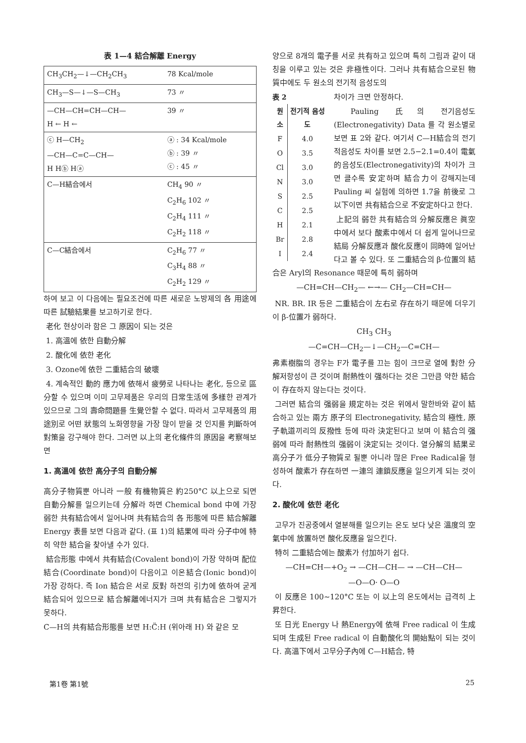表 1—4 結合解離 Energy
| CH<sub>3</sub>CH<sub>2</sub>—↓—CH<sub>2</sub>CH<sub>3</sub> | 78 Kcal/mole | |
| CH<sub>3</sub>—S—↓—S—CH<sub>3</sub> | 73 〃 | |
| —CH—CH=CH—CH— H ← H ← | 39 〃 | |
| ⓒ H—CH<sub>2</sub> —CH—C=C—CH— H Hⓑ Hⓐ | ⓐ : 34 Kcal/mole ⓑ : 39 〃 ⓒ : 45 〃 | |
| C—H結合에서 | CH<sub>4</sub> 90 〃 C<sub>2</sub>H<sub>6</sub> 102 〃 C<sub>2</sub>H<sub>4</sub> 111 〃 C<sub>2</sub>H<sub>2</sub> 118 〃 | |
| C—C結合에서 | C<sub>2</sub>H<sub>6</sub> 77 〃 C<sub>3</sub>H<sub>4</sub> 88 〃 C<sub>2</sub>H<sub>2</sub> 129 〃 | |
하여 보고 이 다음에는 필요조건에 따른 새로운 노방제의 各 用途에 따른 試驗結果를 보고하기로 한다.
老化 현상이라 함은 그 原因이 되는 것은
1. 高溫에 依한 自動分解
2. 酸化에 依한 老化
3. Ozone에 依한 二重結合의 破壞
4. 계속적인 動的 應力에 依해서 疲勞로 나타나는 老化, 등으로 區分할 수 있으며 이미 고무제품은 우리의 日常生活에 多樣한 관계가 있으므로 그의 壽命問題를 生覺안할 수 없다. 따라서 고무제품의 用途別로 어떤 狀態의 노화영향을 가장 많이 받을 것 인지를 判斷하여 對策을 강구해야 한다. 그러면 以上의 老化條件의 原因을 考察해보면
1. 高溫에 依한 高分子의 自動分解
高分子物質뿐 아니라 一般 有機物質은 約250°C 以上으로 되면 自動分解를 일으키는데 分解라 하면 Chemical bond 中에 가장 弱한 共有結合에서 일어나며 共有結合의 各 形態에 따른 結合解離 Energy 表를 보면 다음과 같다. (표 1)의 結果에 따라 分子中에 特히 약한 結合을 찾아낼 수가 있다.
結合形態 中에서 共有結合(Covalent bond)이 가장 약하며 配位結合(Coordinate bond)이 다음이고 이온結合(Ionic bond)이 가장 강하다. 즉 Ion 結合은 서로 反對 하전의 引力에 依하여 굳게 結合되어 있으므로 結合解離에너지가 크며 共有結合은 그렇지가 못하다.
C—H의 共有結合形態를 보면 H:C̈:H (위아래 H) 와 같은 모
양으로 8개의 電子를 서로 共有하고 있으며 특히 그림과 같이 대칭을 이루고 있는 것은 非極性이다. 그러나 共有結合으로된 物質中에도 두 원소의 전기적 음성도의
表 2
| 원소 | 전기적 음성도 |
| --- | --- |
| F | 4.0 |
| O | 3.5 |
| Cl | 3.0 |
| N | 3.0 |
| S | 2.5 |
| C | 2.5 |
| H | 2.1 |
| Br | 2.8 |
| I | 2.4 |
차이가 크면 안정하다.
Pauling 氏의 전기음성도(Electronegativity) Data 를 각 원소별로 보면 표 2와 같다. 여기서 C—H結合의 전기적음성도 차이를 보면 2.5−2.1=0.4이 電氣的음성도(Electronegativity)의 차이가 크면 클수록 安定하며 結合力이 강해지는데 Pauling 씨 실험에 의하면 1.7을 前後로 그 以下이면 共有結合으로 不安定하다고 한다.
上記의 弱한 共有結合의 分解反應은 眞空中에서 보다 酸素中에서 더 쉽게 일어나므로 結局 分解反應과 酸化反應이 同時에 일어난다고 볼 수 있다. 또 二重結合의 β-位置의 結合은 Aryl의 Resonance 때문에 특히 弱하며
—CH=CH—CH<sub>2</sub>— ←→— CH<sub>2</sub>—CH=CH—
NR. BR. IR 등은 二重結合이 左右로 存在하기 때문에 더우기 이 β-位置가 弱하다.
CH<sub>3</sub> CH<sub>3</sub>
—C=CH—CH<sub>2</sub>—↓—CH<sub>2</sub>—C=CH—
弗素樹脂의 경우는 F가 電子를 끄는 힘이 크므로 열에 對한 分解저항성이 큰 것이며 耐熱性이 强하다는 것은 그만큼 약한 結合이 存在하지 않는다는 것이다.
그러면 結合의 强弱을 規定하는 것은 위에서 말한바와 같이 結合하고 있는 兩方 原子의 Electronegativity, 結合의 極性, 原子軌道끼리의 反撥性 등에 따라 決定된다고 보며 이 結合의 强弱에 따라 耐熱性의 强弱이 決定되는 것이다. 열分解의 結果로 高分子가 低分子物質로 될뿐 아니라 많은 Free Radical을 형성하여 酸素가 存在하면 一連의 連鎖反應을 일으키게 되는 것이다.
2. 酸化에 依한 老化
고무가 진공중에서 열분해를 일으키는 온도 보다 낮은 溫度의 空氣中에 放置하면 酸化反應을 일으킨다.
特히 二重結合에는 酸素가 付加하기 쉽다.
—CH=CH—+O<sub>2</sub> → —CH—CH— → —CH—CH—
—O—O· O—O
이 反應은 100∼120°C 또는 이 以上의 온도에서는 급격히 上昇한다.
또 日光 Energy 나 熱Energy에 依해 Free radical 이 生成되며 生成된 Free radical 이 自動酸化의 開始點이 되는 것이다. 高溫下에서 고무分子內에 C—H結合, 特
第1卷 第1號 25